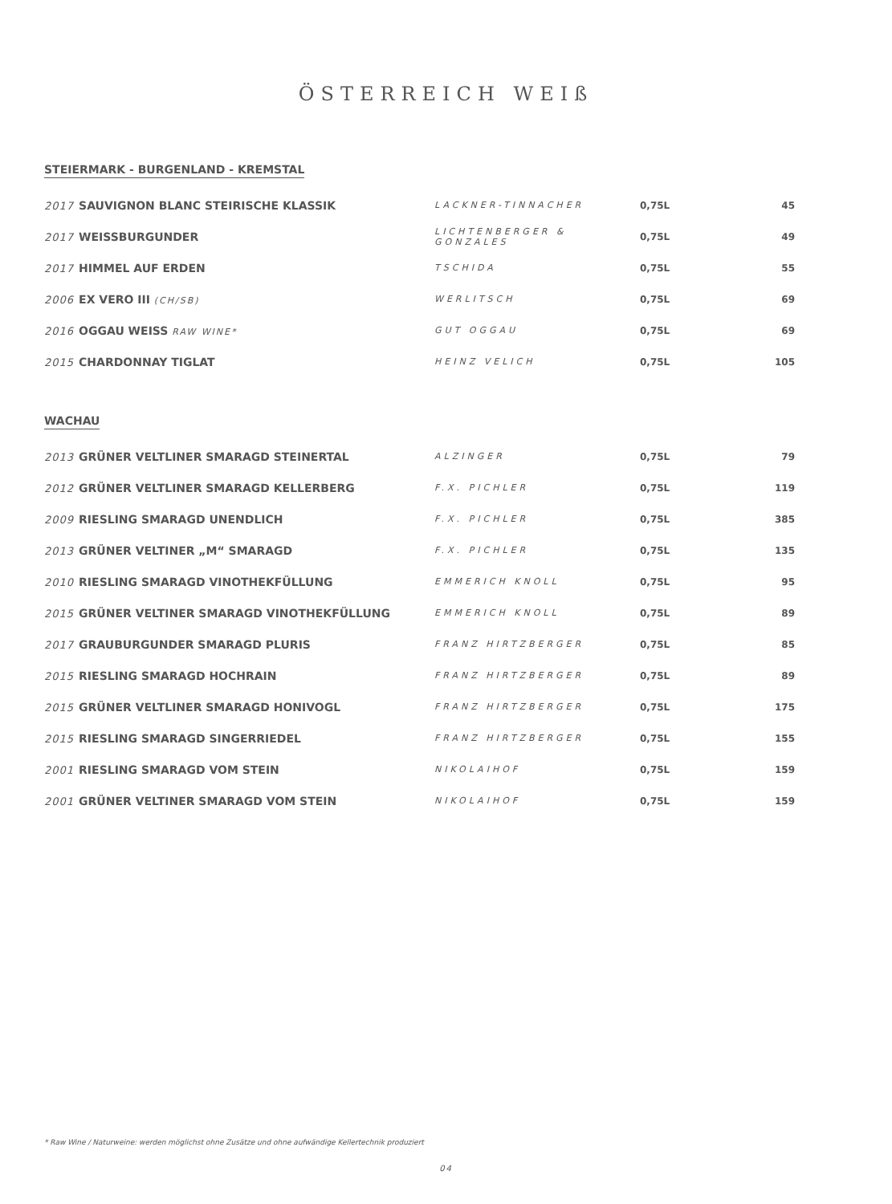ÖSTERREICH WEIß
STEIERMARK - BURGENLAND - KREMSTAL
| 2017 SAUVIGNON BLANC STEIRISCHE KLASSIK | LACKNER-TINNACHER | 0,75L | 45 |
| 2017 WEISSBURGUNDER | LICHTENBERGER & GONZALES | 0,75L | 49 |
| 2017 HIMMEL AUF ERDEN | TSCHIDA | 0,75L | 55 |
| 2006 EX VERO III (CH/SB) | WERLITSCH | 0,75L | 69 |
| 2016 OGGAU WEISS RAW WINE* | GUT OGGAU | 0,75L | 69 |
| 2015 CHARDONNAY TIGLAT | HEINZ VELICH | 0,75L | 105 |
WACHAU
| 2013 GRÜNER VELTLINER SMARAGD STEINERTAL | ALZINGER | 0,75L | 79 |
| 2012 GRÜNER VELTLINER SMARAGD KELLERBERG | F.X. PICHLER | 0,75L | 119 |
| 2009 RIESLING SMARAGD UNENDLICH | F.X. PICHLER | 0,75L | 385 |
| 2013 GRÜNER VELTINER „M“ SMARAGD | F.X. PICHLER | 0,75L | 135 |
| 2010 RIESLING SMARAGD VINOTHEKFÜLLUNG | EMMERICH KNOLL | 0,75L | 95 |
| 2015 GRÜNER VELTINER SMARAGD VINOTHEKFÜLLUNG | EMMERICH KNOLL | 0,75L | 89 |
| 2017 GRAUBURGUNDER SMARAGD PLURIS | FRANZ HIRTZBERGER | 0,75L | 85 |
| 2015 RIESLING SMARAGD HOCHRAIN | FRANZ HIRTZBERGER | 0,75L | 89 |
| 2015 GRÜNER VELTLINER SMARAGD HONIVOGL | FRANZ HIRTZBERGER | 0,75L | 175 |
| 2015 RIESLING SMARAGD SINGERRIEDEL | FRANZ HIRTZBERGER | 0,75L | 155 |
| 2001 RIESLING SMARAGD VOM STEIN | NIKOLAIHOF | 0,75L | 159 |
| 2001 GRÜNER VELTINER SMARAGD VOM STEIN | NIKOLAIHOF | 0,75L | 159 |
* Raw Wine / Naturweine: werden möglichst ohne Zusätze und ohne aufwändige Kellertechnik produziert
04